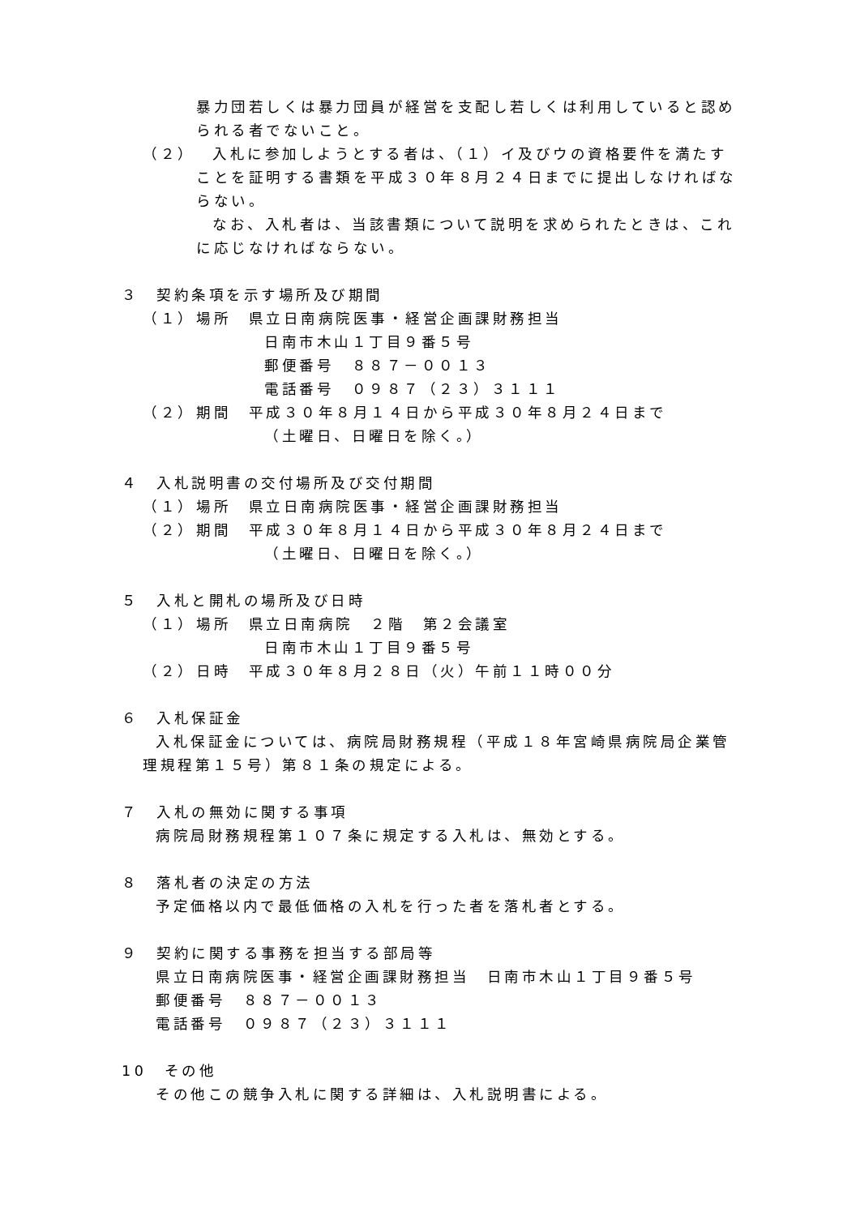暴力団若しくは暴力団員が経営を支配し若しくは利用していると認められる者でないこと。
（２） 入札に参加しようとする者は、（１）イ及びウの資格要件を満たすことを証明する書類を平成３０年８月２４日までに提出しなければならない。
なお、入札者は、当該書類について説明を求められたときは、これに応じなければならない。
３　契約条項を示す場所及び期間
（１） 場所　県立日南病院医事・経営企画課財務担当
日南市木山１丁目９番５号
郵便番号　８８７－００１３
電話番号　０９８７（２３）３１１１
（２） 期間　平成３０年８月１４日から平成３０年８月２４日まで
（土曜日、日曜日を除く。）
４　入札説明書の交付場所及び交付期間
（１） 場所　県立日南病院医事・経営企画課財務担当
（２） 期間　平成３０年８月１４日から平成３０年８月２４日まで
（土曜日、日曜日を除く。）
５　入札と開札の場所及び日時
（１） 場所　県立日南病院　２階　第２会議室
日南市木山１丁目９番５号
（２） 日時　平成３０年８月２８日（火）午前１１時００分
６　入札保証金
入札保証金については、病院局財務規程（平成１８年宮崎県病院局企業管理規程第１５号）第８１条の規定による。
７　入札の無効に関する事項
病院局財務規程第１０７条に規定する入札は、無効とする。
８　落札者の決定の方法
予定価格以内で最低価格の入札を行った者を落札者とする。
９　契約に関する事務を担当する部局等
県立日南病院医事・経営企画課財務担当　日南市木山１丁目９番５号
郵便番号　８８７－００１３
電話番号　０９８７（２３）３１１１
10　その他
その他この競争入札に関する詳細は、入札説明書による。